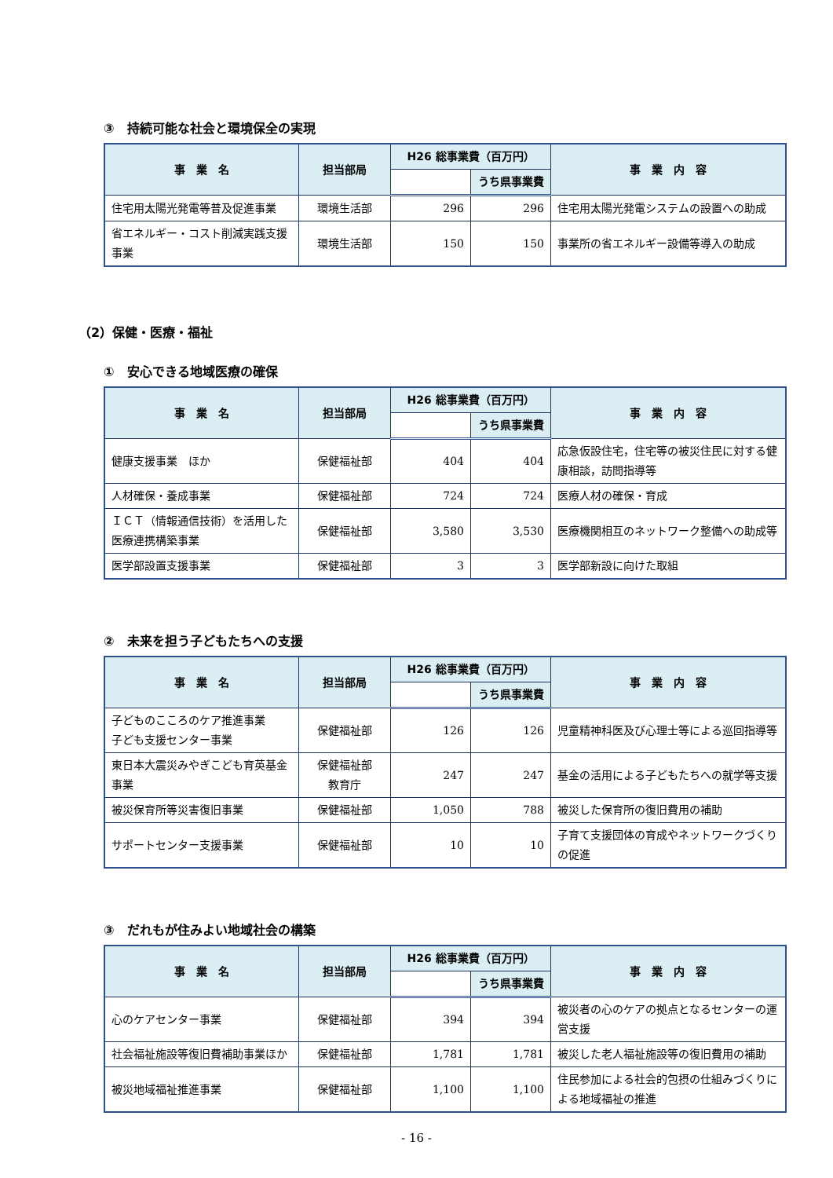③　持続可能な社会と環境保全の実現
| 事 業 名 | 担当部局 | H26 総事業費（百万円） | | 事 業 内 容 |
| --- | --- | --- | --- | --- |
| | | | うち県事業費 | |
| 住宅用太陽光発電等普及促進事業 | 環境生活部 | 296 | 296 | 住宅用太陽光発電システムの設置への助成 |
| 省エネルギー・コスト削減実践支援事業 | 環境生活部 | 150 | 150 | 事業所の省エネルギー設備等導入の助成 |
（2）保健・医療・福祉
①　安心できる地域医療の確保
| 事 業 名 | 担当部局 | H26 総事業費（百万円） | | 事 業 内 容 |
| --- | --- | --- | --- | --- |
| | | | うち県事業費 | |
| 健康支援事業 ほか | 保健福祉部 | 404 | 404 | 応急仮設住宅，住宅等の被災住民に対する健康相談，訪問指導等 |
| 人材確保・養成事業 | 保健福祉部 | 724 | 724 | 医療人材の確保・育成 |
| ＩＣＴ（情報通信技術）を活用した医療連携構築事業 | 保健福祉部 | 3,580 | 3,530 | 医療機関相互のネットワーク整備への助成等 |
| 医学部設置支援事業 | 保健福祉部 | 3 | 3 | 医学部新設に向けた取組 |
②　未来を担う子どもたちへの支援
| 事 業 名 | 担当部局 | H26 総事業費（百万円） | | 事 業 内 容 |
| --- | --- | --- | --- | --- |
| | | | うち県事業費 | |
| 子どものこころのケア推進事業 子ども支援センター事業 | 保健福祉部 | 126 | 126 | 児童精神科医及び心理士等による巡回指導等 |
| 東日本大震災みやぎこども育英基金事業 | 保健福祉部 教育庁 | 247 | 247 | 基金の活用による子どもたちへの就学等支援 |
| 被災保育所等災害復旧事業 | 保健福祉部 | 1,050 | 788 | 被災した保育所の復旧費用の補助 |
| サポートセンター支援事業 | 保健福祉部 | 10 | 10 | 子育て支援団体の育成やネットワークづくりの促進 |
③　だれもが住みよい地域社会の構築
| 事 業 名 | 担当部局 | H26 総事業費（百万円） | | 事 業 内 容 |
| --- | --- | --- | --- | --- |
| | | | うち県事業費 | |
| 心のケアセンター事業 | 保健福祉部 | 394 | 394 | 被災者の心のケアの拠点となるセンターの運営支援 |
| 社会福祉施設等復旧費補助事業ほか | 保健福祉部 | 1,781 | 1,781 | 被災した老人福祉施設等の復旧費用の補助 |
| 被災地域福祉推進事業 | 保健福祉部 | 1,100 | 1,100 | 住民参加による社会的包摂の仕組みづくりによる地域福祉の推進 |
- 16 -